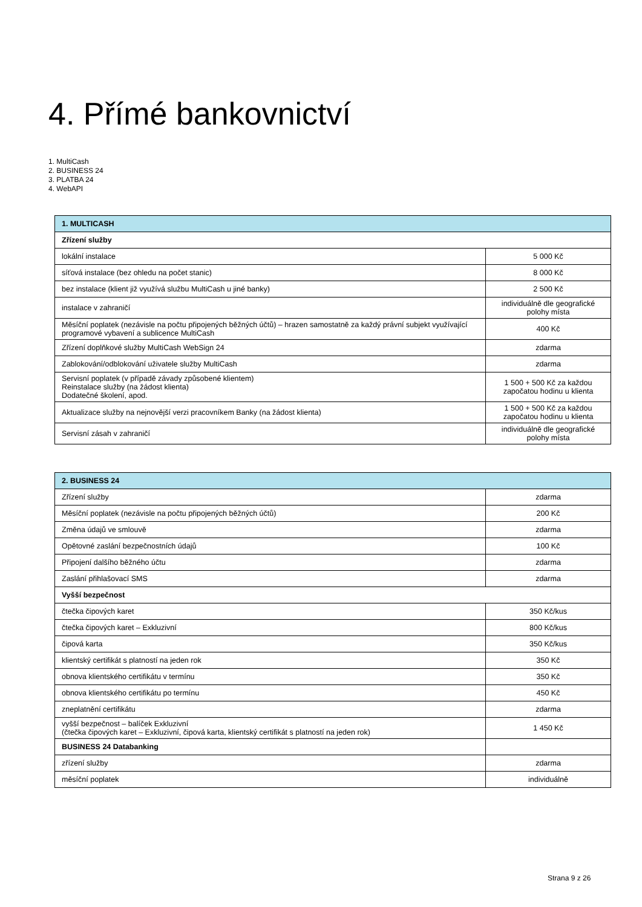4. Přímé bankovnictví
1. MultiCash
2. BUSINESS 24
3. PLATBA 24
4. WebAPI
| 1. MULTICASH | |
| Zřízení služby | |
| lokální instalace | 5 000 Kč |
| síťová instalace (bez ohledu na počet stanic) | 8 000 Kč |
| bez instalace (klient již využívá službu MultiCash u jiné banky) | 2 500 Kč |
| instalace v zahraničí | individuálně dle geografické polohy místa |
| Měsíční poplatek (nezávisle na počtu připojených běžných účtů) – hrazen samostatně za každý právní subjekt využívající programové vybavení a sublicence MultiCash | 400 Kč |
| Zřízení doplňkové služby MultiCash WebSign 24 | zdarma |
| Zablokování/odblokování uživatele služby MultiCash | zdarma |
| Servisní poplatek (v případě závady způsobené klientem) Reinstalace služby (na žádost klienta) Dodatečné školení, apod. | 1 500 + 500 Kč za každou započatou hodinu u klienta |
| Aktualizace služby na nejnovější verzi pracovníkem Banky (na žádost klienta) | 1 500 + 500 Kč za každou započatou hodinu u klienta |
| Servisní zásah v zahraničí | individuálně dle geografické polohy místa |
| 2. BUSINESS 24 | |
| Zřízení služby | zdarma |
| Měsíční poplatek (nezávisle na počtu připojených běžných účtů) | 200 Kč |
| Změna údajů ve smlouvě | zdarma |
| Opětovné zaslání bezpečnostních údajů | 100 Kč |
| Připojení dalšího běžného účtu | zdarma |
| Zaslání přihlašovací SMS | zdarma |
| Vyšší bezpečnost | |
| čtečka čipových karet | 350 Kč/kus |
| čtečka čipových karet – Exkluzivní | 800 Kč/kus |
| čipová karta | 350 Kč/kus |
| klientský certifikát s platností na jeden rok | 350 Kč |
| obnova klientského certifikátu v termínu | 350 Kč |
| obnova klientského certifikátu po termínu | 450 Kč |
| zneplatnění certifikátu | zdarma |
| vyšší bezpečnost – balíček Exkluzivní (čtečka čipových karet – Exkluzivní, čipová karta, klientský certifikát s platností na jeden rok) | 1 450 Kč |
| BUSINESS 24 Databanking | |
| zřízení služby | zdarma |
| měsíční poplatek | individuálně |
Strana 9 z 26